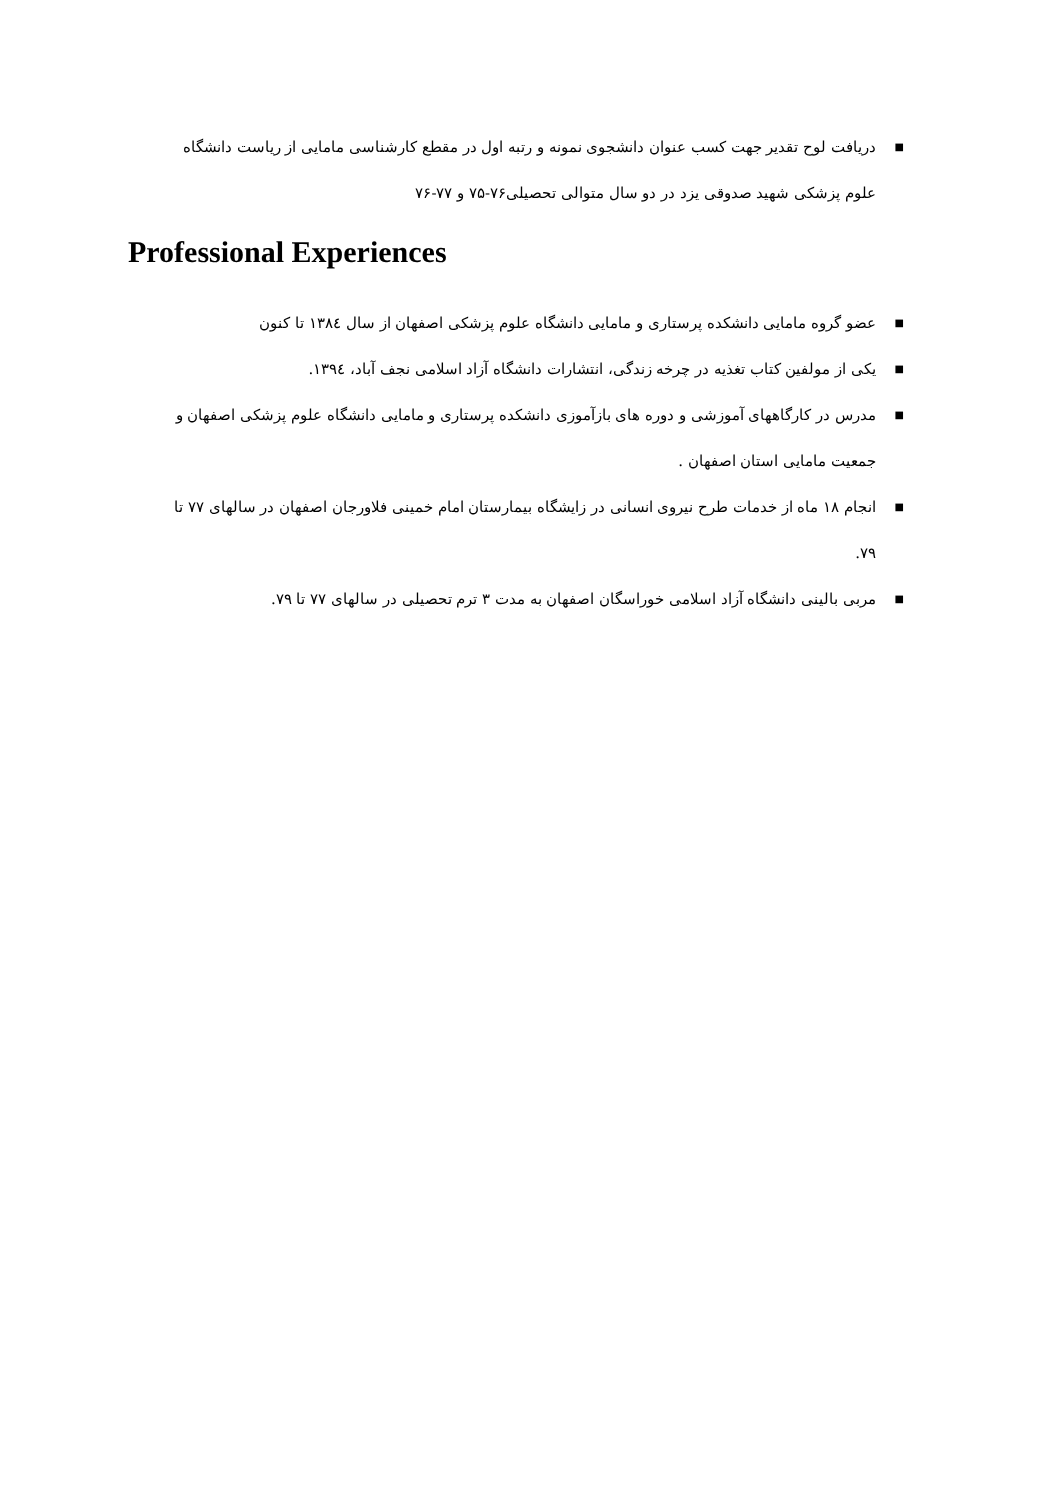■ دریافت لوح تقدیر جهت کسب عنوان دانشجوی نمونه و رتبه اول در مقطع کارشناسی مامایی از ریاست دانشگاه علوم پزشکی شهید صدوقی یزد در دو سال متوالی تحصیلی۷۶-۷۵ و ۷۷-۷۶
Professional Experiences
■ عضو گروه مامایی دانشکده پرستاری و مامایی دانشگاه علوم پزشکی اصفهان از سال ۱۳۸٤ تا کنون
■ یکی از مولفین کتاب تغذیه در چرخه زندگی، انتشارات دانشگاه آزاد اسلامی نجف آباد، ۱۳۹٤.
■ مدرس در کارگاههای آموزشی و دوره های بازآموزی دانشکده پرستاری و مامایی دانشگاه علوم پزشکی اصفهان و جمعیت مامایی استان اصفهان .
■ انجام ۱۸ ماه از خدمات طرح نیروی انسانی در زایشگاه بیمارستان امام خمینی فلاورجان اصفهان در سالهای ۷۷ تا ۷۹.
■ مربی بالینی دانشگاه آزاد اسلامی خوراسگان اصفهان به مدت ۳ ترم تحصیلی در سالهای ۷۷ تا ۷۹.